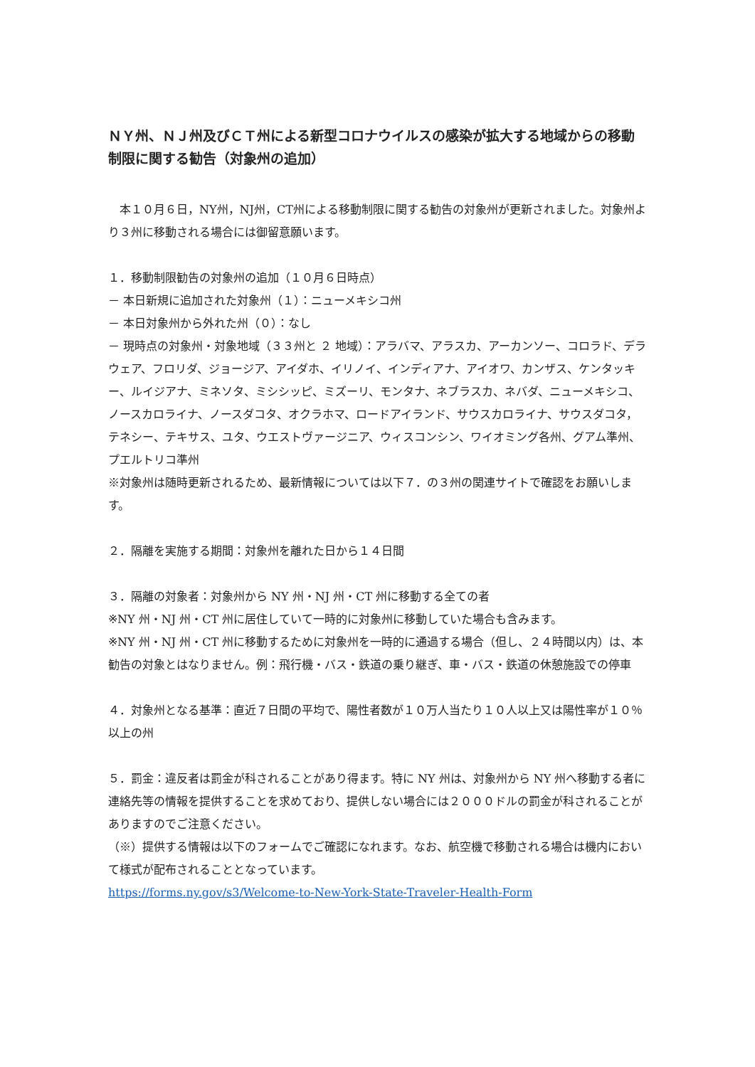ＮＹ州、ＮＪ州及びＣＴ州による新型コロナウイルスの感染が拡大する地域からの移動制限に関する勧告（対象州の追加）
　本１０月６日，NY州，NJ州，CT州による移動制限に関する勧告の対象州が更新されました。対象州より３州に移動される場合には御留意願います。
１．移動制限勧告の対象州の追加（１０月６日時点）
－ 本日新規に追加された対象州（１）：ニューメキシコ州
－ 本日対象州から外れた州（０）：なし
－ 現時点の対象州・対象地域（３３州と ２ 地域）：アラバマ、アラスカ、アーカンソー、コロラド、デラウェア、フロリダ、ジョージア、アイダホ、イリノイ、インディアナ、アイオワ、カンザス、ケンタッキー、ルイジアナ、ミネソタ、ミシシッピ、ミズーリ、モンタナ、ネブラスカ、ネバダ、ニューメキシコ、ノースカロライナ、ノースダコタ、オクラホマ、ロードアイランド、サウスカロライナ、サウスダコタ，テネシー、テキサス、ユタ、ウエストヴァージニア、ウィスコンシン、ワイオミング各州、グアム準州、プエルトリコ準州
※対象州は随時更新されるため、最新情報については以下７．の３州の関連サイトで確認をお願いします。
２．隔離を実施する期間：対象州を離れた日から１４日間
３．隔離の対象者：対象州から NY 州・NJ 州・CT 州に移動する全ての者
※NY 州・NJ 州・CT 州に居住していて一時的に対象州に移動していた場合も含みます。
※NY 州・NJ 州・CT 州に移動するために対象州を一時的に通過する場合（但し、２４時間以内）は、本勧告の対象とはなりません。例：飛行機・バス・鉄道の乗り継ぎ、車・バス・鉄道の休憩施設での停車
４．対象州となる基準：直近７日間の平均で、陽性者数が１０万人当たり１０人以上又は陽性率が１０％以上の州
５．罰金：違反者は罰金が科されることがあり得ます。特に NY 州は、対象州から NY 州へ移動する者に連絡先等の情報を提供することを求めており、提供しない場合には２０００ドルの罰金が科されることがありますのでご注意ください。
（※）提供する情報は以下のフォームでご確認になれます。なお、航空機で移動される場合は機内において様式が配布されることとなっています。
https://forms.ny.gov/s3/Welcome-to-New-York-State-Traveler-Health-Form